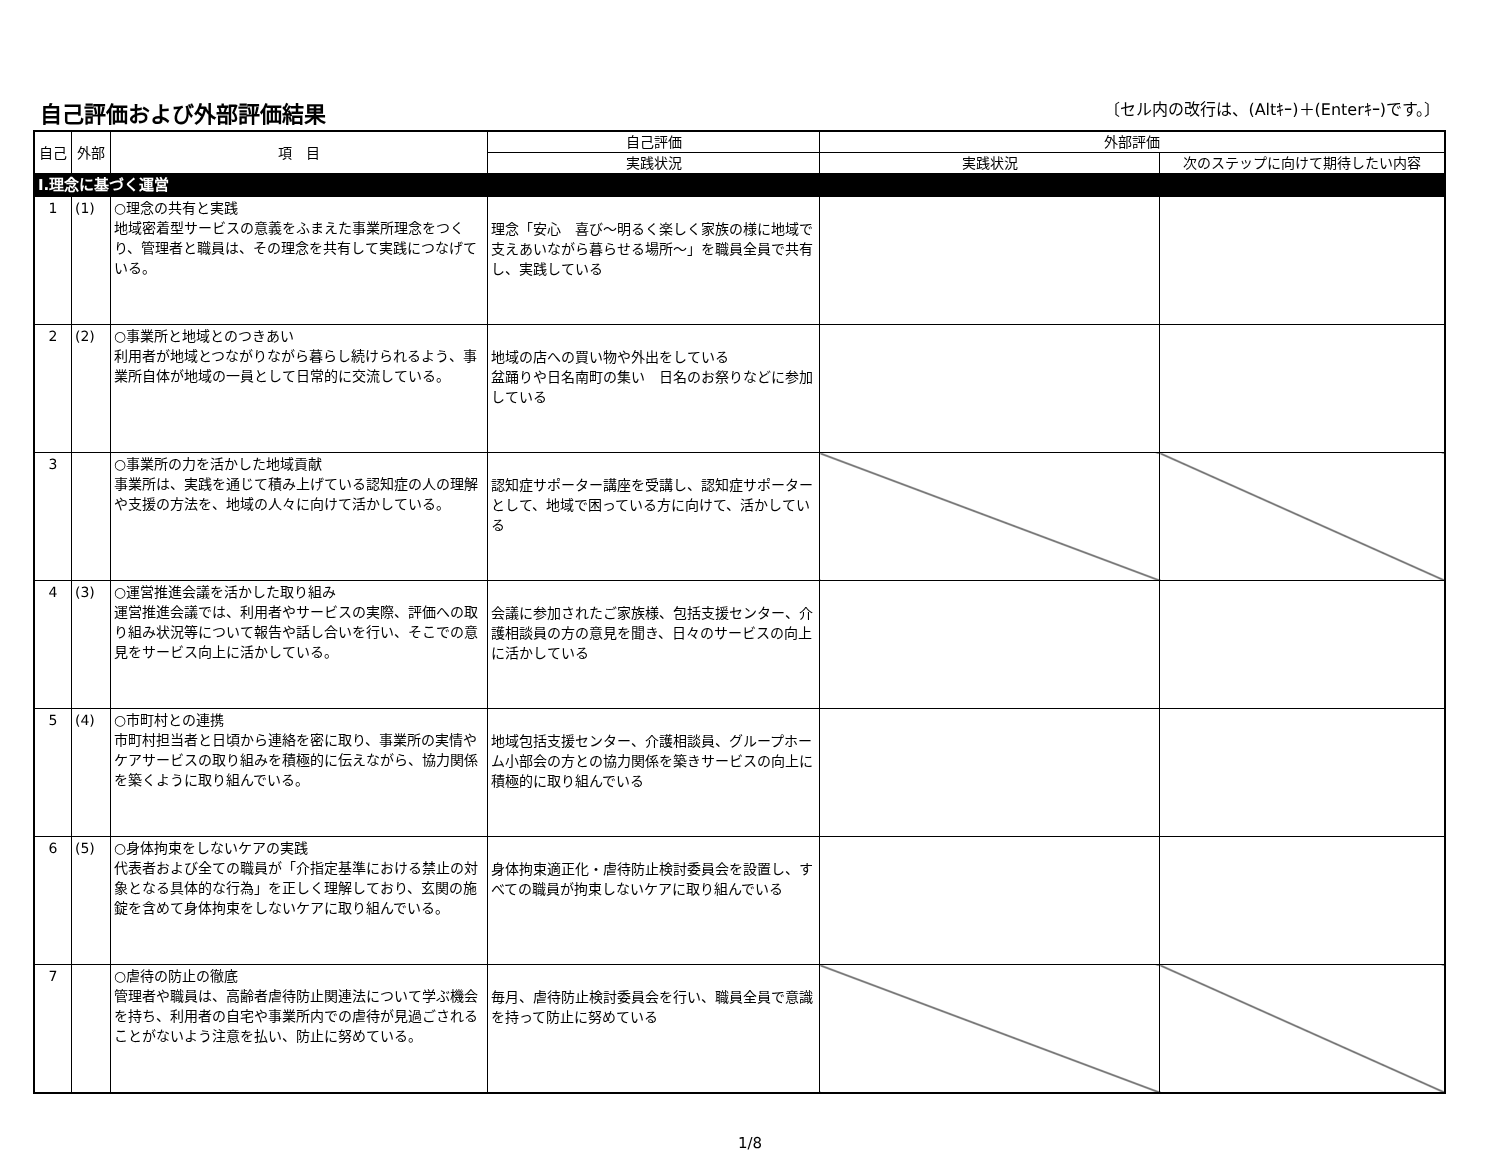自己評価および外部評価結果
〔セル内の改行は、(Altｷｰ)＋(Enterｷｰ)です。〕
| 自己 | 外部 | 項 目 | 自己評価 | 外部評価 | |
| --- | --- | --- | --- | --- | --- |
| | | | 実践状況 | 実践状況 | 次のステップに向けて期待したい内容 |
| Ⅰ.理念に基づく運営 | | | | | |
| 1 | (1) | ○理念の共有と実践 地域密着型サービスの意義をふまえた事業所理念をつくり、管理者と職員は、その理念を共有して実践につなげている。 | 理念「安心 喜び～明るく楽しく家族の様に地域で支えあいながら暮らせる場所～」を職員全員で共有し、実践している | | |
| 2 | (2) | ○事業所と地域とのつきあい 利用者が地域とつながりながら暮らし続けられるよう、事業所自体が地域の一員として日常的に交流している。 | 地域の店への買い物や外出をしている 盆踊りや日名南町の集い 日名のお祭りなどに参加している | | |
| 3 | | ○事業所の力を活かした地域貢献 事業所は、実践を通じて積み上げている認知症の人の理解や支援の方法を、地域の人々に向けて活かしている。 | 認知症サポーター講座を受講し、認知症サポーターとして、地域で困っている方に向けて、活かしている | | |
| 4 | (3) | ○運営推進会議を活かした取り組み 運営推進会議では、利用者やサービスの実際、評価への取り組み状況等について報告や話し合いを行い、そこでの意見をサービス向上に活かしている。 | 会議に参加されたご家族様、包括支援センター、介護相談員の方の意見を聞き、日々のサービスの向上に活かしている | | |
| 5 | (4) | ○市町村との連携 市町村担当者と日頃から連絡を密に取り、事業所の実情やケアサービスの取り組みを積極的に伝えながら、協力関係を築くように取り組んでいる。 | 地域包括支援センター、介護相談員、グループホーム小部会の方との協力関係を築きサービスの向上に積極的に取り組んでいる | | |
| 6 | (5) | ○身体拘束をしないケアの実践 代表者および全ての職員が「介指定基準における禁止の対象となる具体的な行為」を正しく理解しており、玄関の施錠を含めて身体拘束をしないケアに取り組んでいる。 | 身体拘束適正化・虐待防止検討委員会を設置し、すべての職員が拘束しないケアに取り組んでいる | | |
| 7 | | ○虐待の防止の徹底 管理者や職員は、高齢者虐待防止関連法について学ぶ機会を持ち、利用者の自宅や事業所内での虐待が見過ごされることがないよう注意を払い、防止に努めている。 | 毎月、虐待防止検討委員会を行い、職員全員で意識を持って防止に努めている | | |
1/8